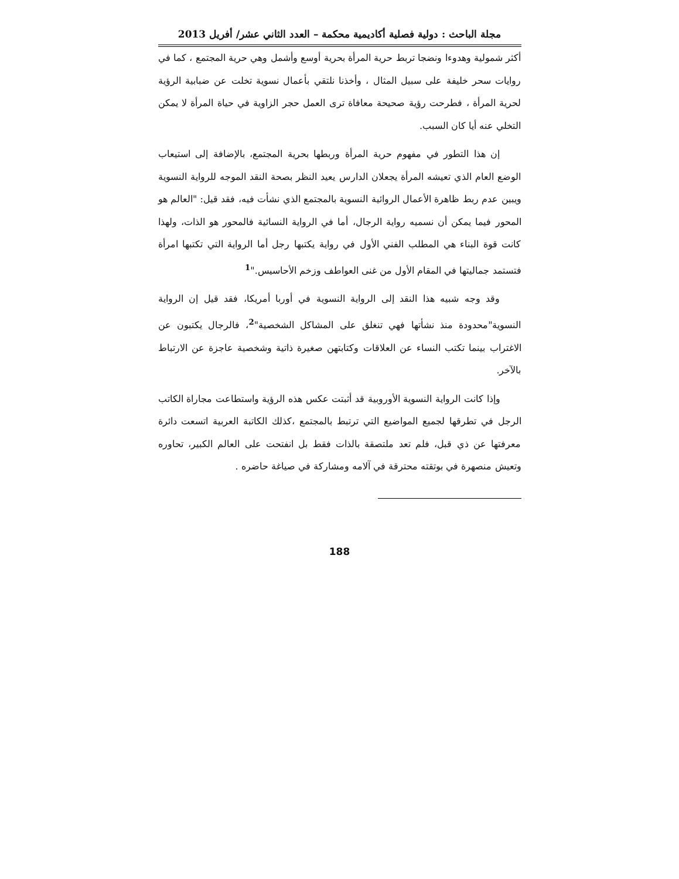مجلة الباحث : دولية فصلية أكاديمية محكمة – العدد الثاني عشر/ أفريل 2013
أكثر شمولية وهدوءا ونضجا تربط حرية المرأة بحرية أوسع وأشمل وهي حرية المجتمع ، كما في روايات سحر خليفة على سبيل المثال ، وأخذنا نلتقي بأعمال نسوية تخلت عن ضبابية الرؤية لحرية المرأة ، فطرحت رؤية صحيحة معافاة ترى العمل حجر الزاوية في حياة المرأة لا يمكن التخلي عنه أيا كان السبب.
إن هذا التطور في مفهوم حرية المرأة وربطها بحرية المجتمع، بالإضافة إلى استيعاب الوضع العام الذي تعيشه المرأة يجعلان الدارس يعيد النظر بصحة النقد الموجه للرواية النسوية ويبين عدم ربط ظاهرة الأعمال الروائية النسوية بالمجتمع الذي نشأت فيه، فقد قيل: "العالم هو المحور فيما يمكن أن نسميه رواية الرجال، أما في الرواية النسائية فالمحور هو الذات، ولهذا كانت قوة البناء هي المطلب الفني الأول في رواية يكتبها رجل أما الرواية التي تكتبها امرأة فتستمد جماليتها في المقام الأول من غنى العواطف وزخم الأحاسيس."<sup>1</sup>
وقد وجه شبيه هذا النقد إلى الرواية النسوية في أوربا أمريكا، فقد قيل إن الرواية النسوية"محدودة منذ نشأتها فهي تنغلق على المشاكل الشخصية"<sup>2</sup>، فالرجال يكتبون عن الاغتراب بينما تكتب النساء عن العلاقات وكتابتهن صغيرة ذاتية وشخصية عاجزة عن الارتباط بالآخر.
وإذا كانت الرواية النسوية الأوروبية قد أثبتت عكس هذه الرؤية واستطاعت مجاراة الكاتب الرجل في تطرقها لجميع المواضيع التي ترتبط بالمجتمع ،كذلك الكاتبة العربية اتسعت دائرة معرفتها عن ذي قبل، فلم تعد ملتصقة بالذات فقط بل انفتحت على العالم الكبير، تحاوره وتعيش منصهرة في بوتقته محترقة في آلامه ومشاركة في صياغة حاضره .
188